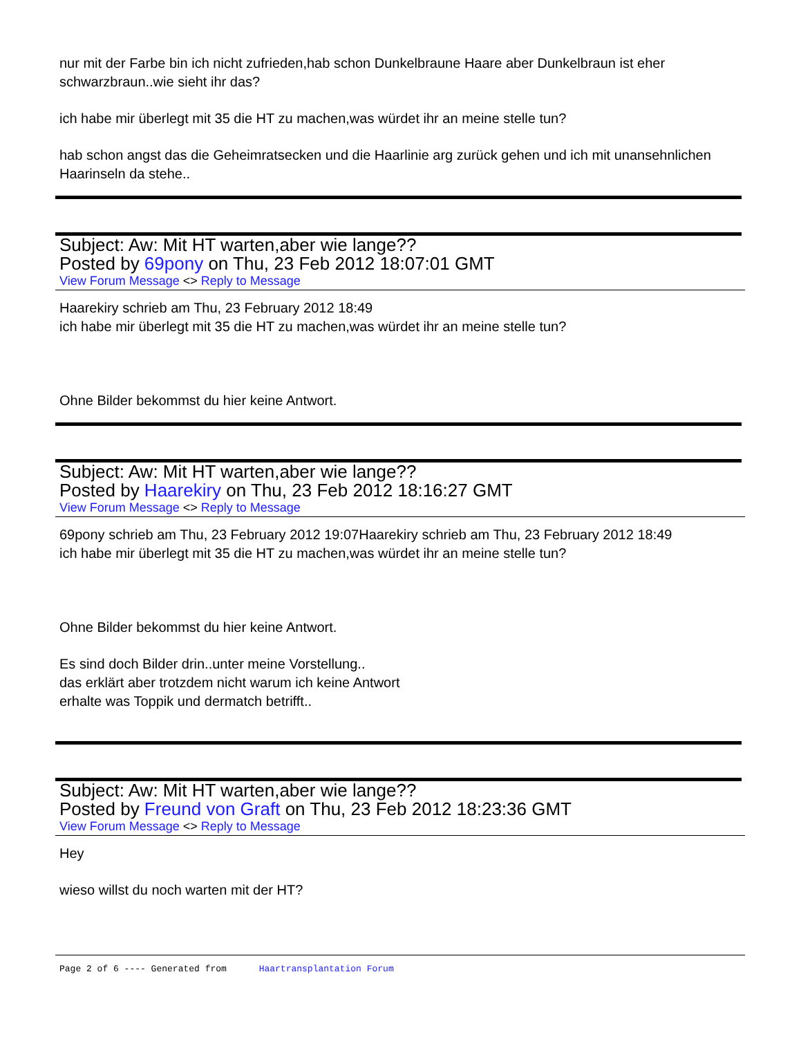nur mit der Farbe bin ich nicht zufrieden,hab schon Dunkelbraune Haare aber Dunkelbraun ist eher schwarzbraun..wie sieht ihr das?
ich habe mir überlegt mit 35 die HT zu machen,was würdet ihr an meine stelle tun?
hab schon angst das die Geheimratsecken und die Haarlinie arg zurück gehen und ich mit unansehnlichen Haarinseln da stehe..
Subject: Aw: Mit HT warten,aber wie lange??
Posted by 69pony on Thu, 23 Feb 2012 18:07:01 GMT
View Forum Message <> Reply to Message
Haarekiry schrieb am Thu, 23 February 2012 18:49
ich habe mir überlegt mit 35 die HT zu machen,was würdet ihr an meine stelle tun?
Ohne Bilder bekommst du hier keine Antwort.
Subject: Aw: Mit HT warten,aber wie lange??
Posted by Haarekiry on Thu, 23 Feb 2012 18:16:27 GMT
View Forum Message <> Reply to Message
69pony schrieb am Thu, 23 February 2012 19:07Haarekiry schrieb am Thu, 23 February 2012 18:49
ich habe mir überlegt mit 35 die HT zu machen,was würdet ihr an meine stelle tun?
Ohne Bilder bekommst du hier keine Antwort.
Es sind doch Bilder drin..unter meine Vorstellung..
das erklärt aber trotzdem nicht warum ich keine Antwort
erhalte was Toppik und dermatch betrifft..
Subject: Aw: Mit HT warten,aber wie lange??
Posted by Freund von Graft on Thu, 23 Feb 2012 18:23:36 GMT
View Forum Message <> Reply to Message
Hey
wieso willst du noch warten mit der HT?
Page 2 of 6 ---- Generated from Haartransplantation Forum